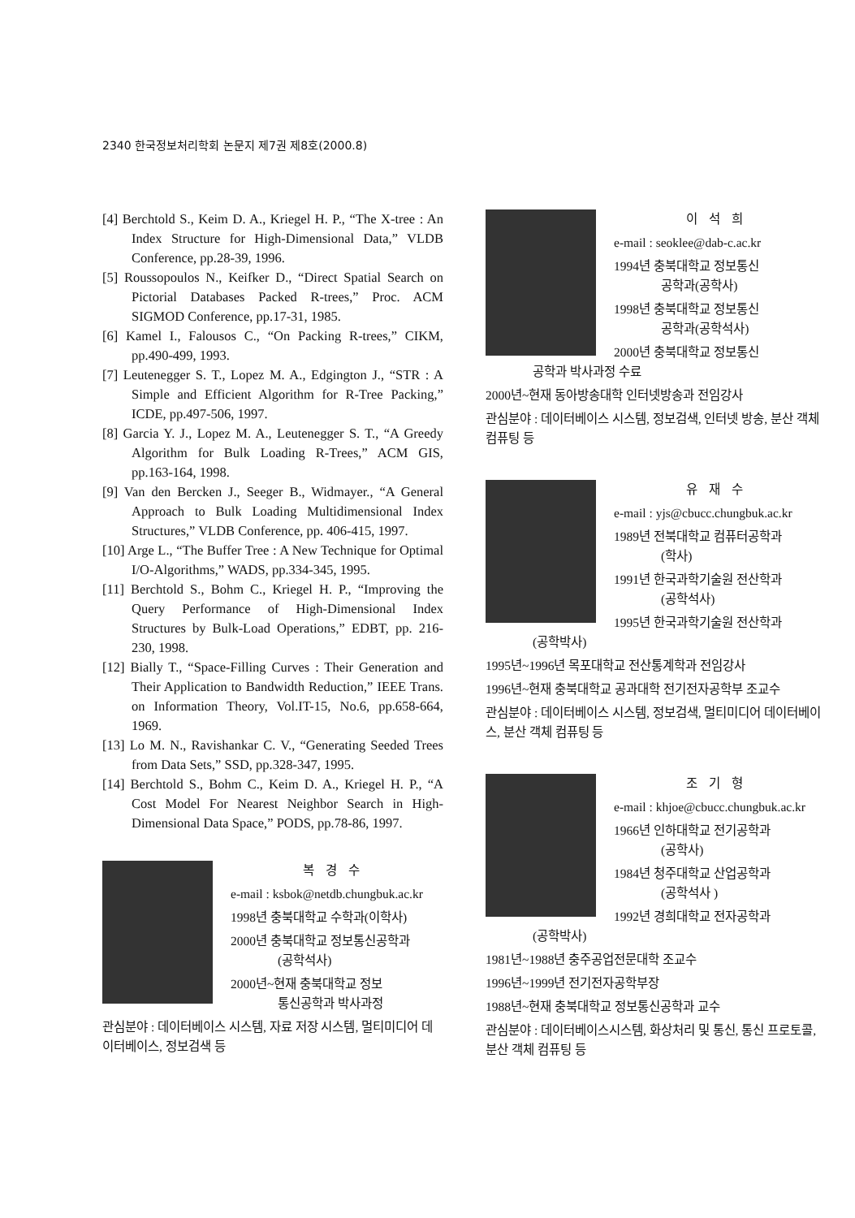2340 한국정보처리학회 논문지 제7권 제8호(2000.8)
[4] Berchtold S., Keim D. A., Kriegel H. P., “The X-tree : An Index Structure for High-Dimensional Data,” VLDB Conference, pp.28-39, 1996.
[5] Roussopoulos N., Keifker D., “Direct Spatial Search on Pictorial Databases Packed R-trees,” Proc. ACM SIGMOD Conference, pp.17-31, 1985.
[6] Kamel I., Falousos C., “On Packing R-trees,” CIKM, pp.490-499, 1993.
[7] Leutenegger S. T., Lopez M. A., Edgington J., “STR : A Simple and Efficient Algorithm for R-Tree Packing,” ICDE, pp.497-506, 1997.
[8] Garcia Y. J., Lopez M. A., Leutenegger S. T., “A Greedy Algorithm for Bulk Loading R-Trees,” ACM GIS, pp.163-164, 1998.
[9] Van den Bercken J., Seeger B., Widmayer., “A General Approach to Bulk Loading Multidimensional Index Structures,” VLDB Conference, pp. 406-415, 1997.
[10] Arge L., “The Buffer Tree : A New Technique for Optimal I/O-Algorithms,” WADS, pp.334-345, 1995.
[11] Berchtold S., Bohm C., Kriegel H. P., “Improving the Query Performance of High-Dimensional Index Structures by Bulk-Load Operations,” EDBT, pp. 216-230, 1998.
[12] Bially T., “Space-Filling Curves : Their Generation and Their Application to Bandwidth Reduction,” IEEE Trans. on Information Theory, Vol.IT-15, No.6, pp.658-664, 1969.
[13] Lo M. N., Ravishankar C. V., “Generating Seeded Trees from Data Sets,” SSD, pp.328-347, 1995.
[14] Berchtold S., Bohm C., Keim D. A., Kriegel H. P., “A Cost Model For Nearest Neighbor Search in High-Dimensional Data Space,” PODS, pp.78-86, 1997.
복경수
e-mail : ksbok@netdb.chungbuk.ac.kr
1998년 충북대학교 수학과(이학사)
2000년 충북대학교 정보통신공학과
(공학석사)
2000년~현재 충북대학교 정보
통신공학과 박사과정
관심분야 : 데이터베이스 시스템, 자료 저장 시스템, 멀티미디어 데이터베이스, 정보검색 등
이석희
e-mail : seoklee@dab-c.ac.kr
1994년 충북대학교 정보통신
공학과(공학사)
1998년 충북대학교 정보통신
공학과(공학석사)
2000년 충북대학교 정보통신
공학과 박사과정 수료
2000년~현재 동아방송대학 인터넷방송과 전임강사
관심분야 : 데이터베이스 시스템, 정보검색, 인터넷 방송, 분산 객체 컴퓨팅 등
유재수
e-mail : yjs@cbucc.chungbuk.ac.kr
1989년 전북대학교 컴퓨터공학과
(학사)
1991년 한국과학기술원 전산학과
(공학석사)
1995년 한국과학기술원 전산학과
(공학박사)
1995년~1996년 목포대학교 전산통계학과 전임강사
1996년~현재 충북대학교 공과대학 전기전자공학부 조교수
관심분야 : 데이터베이스 시스템, 정보검색, 멀티미디어 데이터베이스, 분산 객체 컴퓨팅 등
조기형
e-mail : khjoe@cbucc.chungbuk.ac.kr
1966년 인하대학교 전기공학과
(공학사)
1984년 청주대학교 산업공학과
(공학석사 )
1992년 경희대학교 전자공학과
(공학박사)
1981년~1988년 충주공업전문대학 조교수
1996년~1999년 전기전자공학부장
1988년~현재 충북대학교 정보통신공학과 교수
관심분야 : 데이터베이스시스템, 화상처리 및 통신, 통신 프로토콜, 분산 객체 컴퓨팅 등